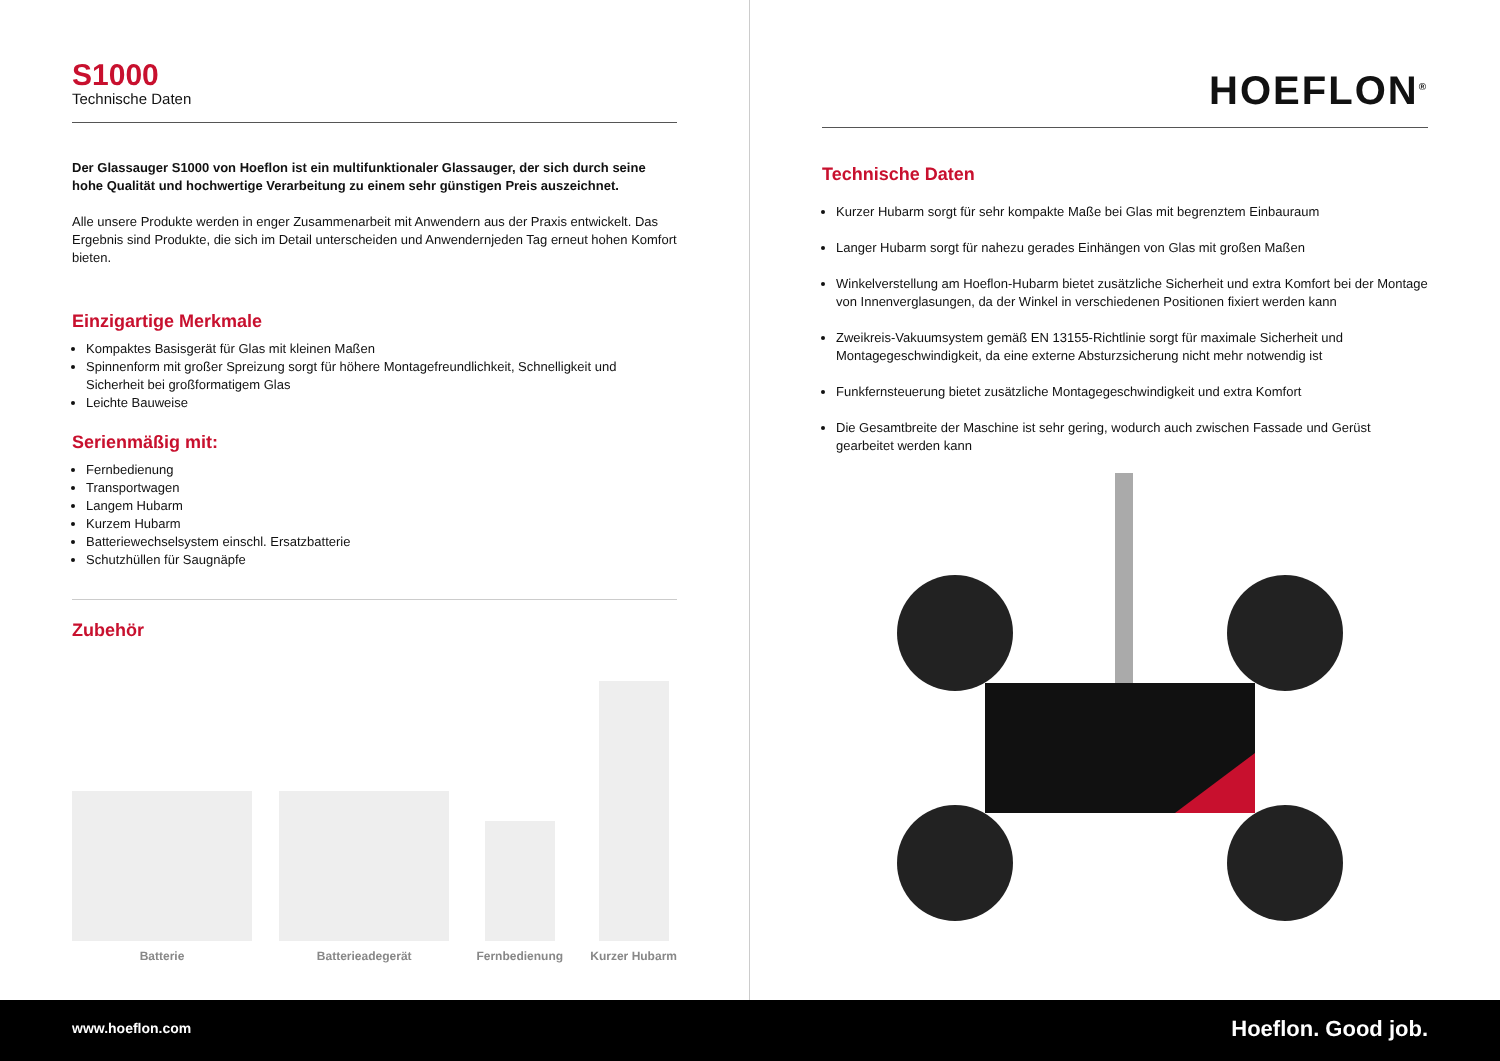S1000
Technische Daten
Der Glassauger S1000 von Hoeflon ist ein multifunktionaler Glassauger, der sich durch seine hohe Qualität und hochwertige Verarbeitung zu einem sehr günstigen Preis auszeichnet.
Alle unsere Produkte werden in enger Zusammenarbeit mit Anwendern aus der Praxis entwickelt. Das Ergebnis sind Produkte, die sich im Detail unterscheiden und Anwendernjeden Tag erneut hohen Komfort bieten.
Einzigartige Merkmale
Kompaktes Basisgerät für Glas mit kleinen Maßen
Spinnenform mit großer Spreizung sorgt für höhere Montagefreundlichkeit, Schnelligkeit und Sicherheit bei großformatigem Glas
Leichte Bauweise
Serienmäßig mit:
Fernbedienung
Transportwagen
Langem Hubarm
Kurzem Hubarm
Batteriewechselsystem einschl. Ersatzbatterie
Schutzhüllen für Saugnäpfe
Zubehör
Batterie Batterieadegerät Fernbedienung Kurzer Hubarm
HOEFLON<sup>®</sup>
Technische Daten
Kurzer Hubarm sorgt für sehr kompakte Maße bei Glas mit begrenztem Einbauraum
Langer Hubarm sorgt für nahezu gerades Einhängen von Glas mit großen Maßen
Winkelverstellung am Hoeflon-Hubarm bietet zusätzliche Sicherheit und extra Komfort bei der Montage von Innenverglasungen, da der Winkel in verschiedenen Positionen fixiert werden kann
Zweikreis-Vakuumsystem gemäß EN 13155-Richtlinie sorgt für maximale Sicherheit und Montagegeschwindigkeit, da eine externe Absturzsicherung nicht mehr notwendig ist
Funkfernsteuerung bietet zusätzliche Montagegeschwindigkeit und extra Komfort
Die Gesamtbreite der Maschine ist sehr gering, wodurch auch zwischen Fassade und Gerüst gearbeitet werden kann
www.hoeflon.com
Hoeflon. Good job.